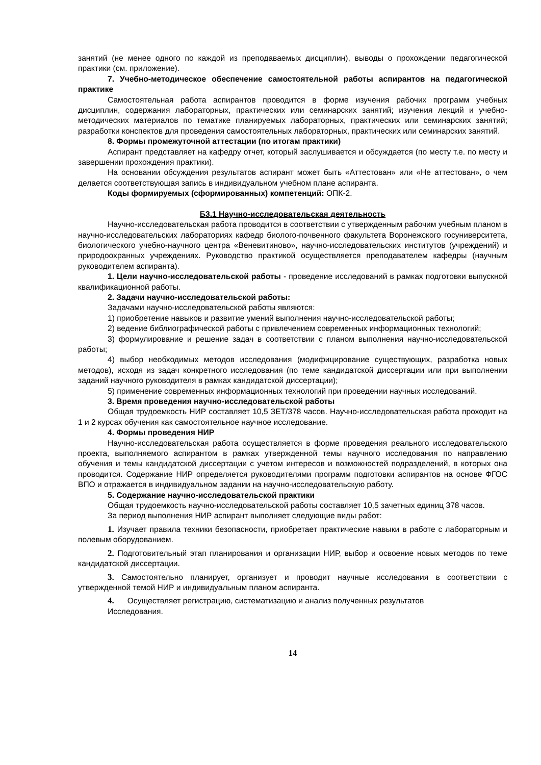занятий (не менее одного по каждой из преподаваемых дисциплин), выводы о прохождении педагогической практики (см. приложение).
7. Учебно-методическое обеспечение самостоятельной работы аспирантов на педагогической практике
Самостоятельная работа аспирантов проводится в форме изучения рабочих программ учебных дисциплин, содержания лабораторных, практических или семинарских занятий; изучения лекций и учебно-методических материалов по тематике планируемых лабораторных, практических или семинарских занятий; разработки конспектов для проведения самостоятельных лабораторных, практических или семинарских занятий.
8. Формы промежуточной аттестации (по итогам практики)
Аспирант представляет на кафедру отчет, который заслушивается и обсуждается (по месту т.е. по месту и завершении прохождения практики).
На основании обсуждения результатов аспирант может быть «Аттестован» или «Не аттестован», о чем делается соответствующая запись в индивидуальном учебном плане аспиранта.
Коды формируемых (сформированных) компетенций: ОПК-2.
Б3.1 Научно-исследовательская деятельность
Научно-исследовательская работа проводится в соответствии с утвержденным рабочим учебным планом в научно-исследовательских лабораториях кафедр биолого-почвенного факультета Воронежского госуниверситета, биологического учебно-научного центра «Веневитиново», научно-исследовательских институтов (учреждений) и природоохранных учреждениях. Руководство практикой осуществляется преподавателем кафедры (научным руководителем аспиранта).
1. Цели научно-исследовательской работы - проведение исследований в рамках подготовки выпускной квалификационной работы.
2. Задачи научно-исследовательской работы:
Задачами научно-исследовательской работы являются:
1) приобретение навыков и развитие умений выполнения научно-исследовательской работы;
2) ведение библиографической работы с привлечением современных информационных технологий;
3) формулирование и решение задач в соответствии с планом выполнения научно-исследовательской работы;
4) выбор необходимых методов исследования (модифицирование существующих, разработка новых методов), исходя из задач конкретного исследования (по теме кандидатской диссертации или при выполнении заданий научного руководителя в рамках кандидатской диссертации);
5) применение современных информационных технологий при проведении научных исследований.
3. Время проведения научно-исследовательской работы
Общая трудоемкость НИР составляет 10,5 ЗЕТ/378 часов. Научно-исследовательская работа проходит на 1 и 2 курсах обучения как самостоятельное научное исследование.
4. Формы проведения НИР
Научно-исследовательская работа осуществляется в форме проведения реального исследовательского проекта, выполняемого аспирантом в рамках утвержденной темы научного исследования по направлению обучения и темы кандидатской диссертации с учетом интересов и возможностей подразделений, в которых она проводится. Содержание НИР определяется руководителями программ подготовки аспирантов на основе ФГОС ВПО и отражается в индивидуальном задании на научно-исследовательскую работу.
5. Содержание научно-исследовательской практики
Общая трудоемкость научно-исследовательской работы составляет 10,5 зачетных единиц 378 часов.
За период выполнения НИР аспирант выполняет следующие виды работ:
1. Изучает правила техники безопасности, приобретает практические навыки в работе с лабораторным и полевым оборудованием.
2. Подготовительный этап планирования и организации НИР, выбор и освоение новых методов по теме кандидатской диссертации.
3. Самостоятельно планирует, организует и проводит научные исследования в соответствии с утвержденной темой НИР и индивидуальным планом аспиранта.
4. Осуществляет регистрацию, систематизацию и анализ полученных результатов
Исследования.
14